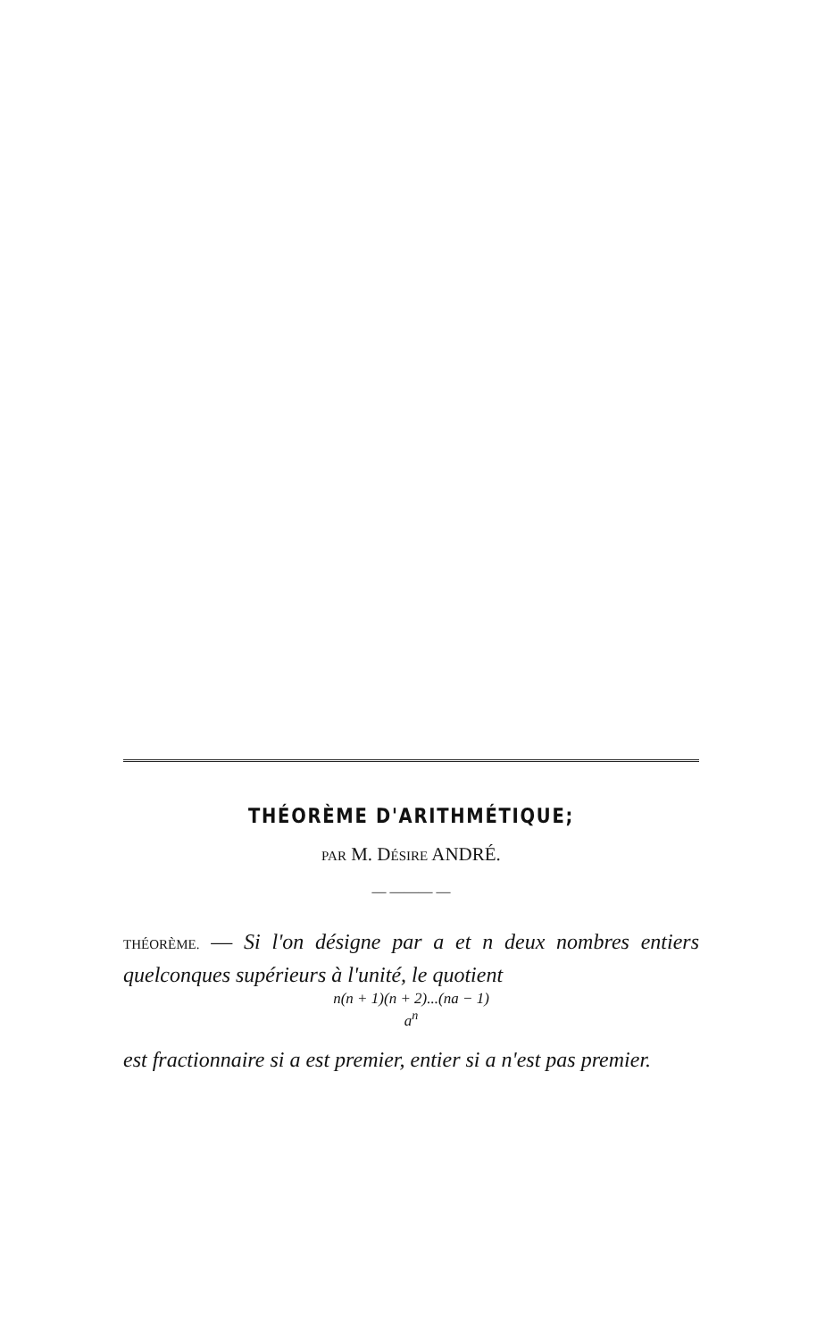THÉORÈME D'ARITHMÉTIQUE;
PAR M. DÉSIRE ANDRÉ.
— ——— —
THÉORÈME. — Si l'on désigne par a et n deux nombres entiers quelconques supérieurs à l'unité, le quotient
n(n + 1)(n + 2)...(na − 1)
a<sup>n</sup>
est fractionnaire si a est premier, entier si a n'est pas premier.